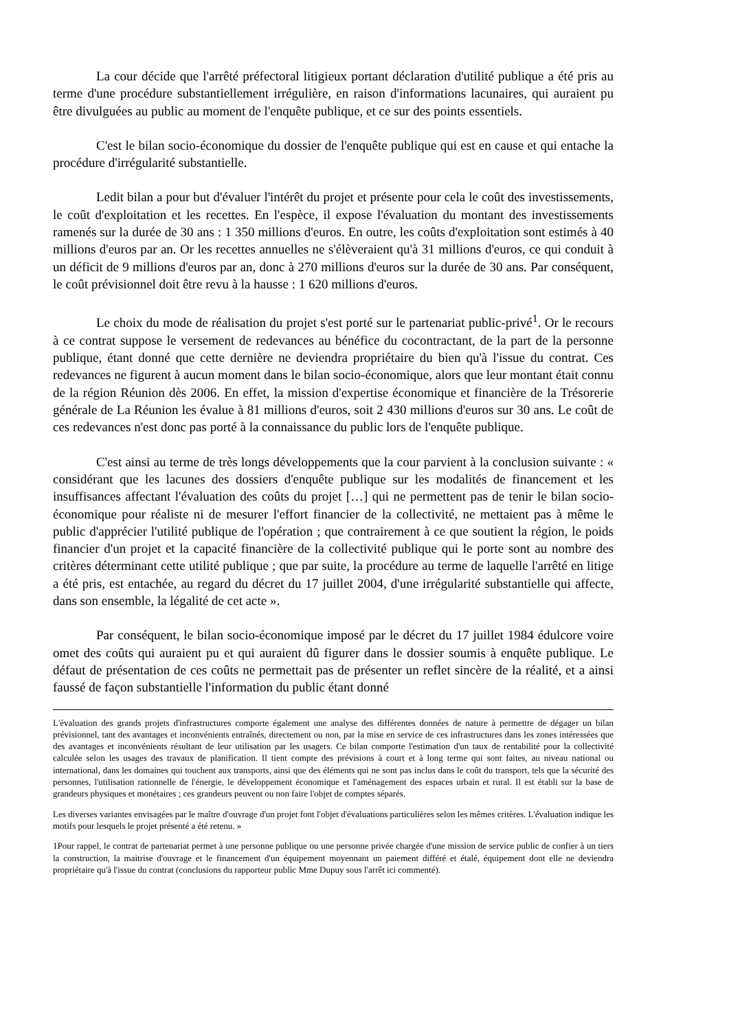La cour décide que l'arrêté préfectoral litigieux portant déclaration d'utilité publique a été pris au terme d'une procédure substantiellement irrégulière, en raison d'informations lacunaires, qui auraient pu être divulguées au public au moment de l'enquête publique, et ce sur des points essentiels.
C'est le bilan socio-économique du dossier de l'enquête publique qui est en cause et qui entache la procédure d'irrégularité substantielle.
Ledit bilan a pour but d'évaluer l'intérêt du projet et présente pour cela le coût des investissements, le coût d'exploitation et les recettes. En l'espèce, il expose l'évaluation du montant des investissements ramenés sur la durée de 30 ans : 1 350 millions d'euros. En outre, les coûts d'exploitation sont estimés à 40 millions d'euros par an. Or les recettes annuelles ne s'élèveraient qu'à 31 millions d'euros, ce qui conduit à un déficit de 9 millions d'euros par an, donc à 270 millions d'euros sur la durée de 30 ans. Par conséquent, le coût prévisionnel doit être revu à la hausse : 1 620 millions d'euros.
Le choix du mode de réalisation du projet s'est porté sur le partenariat public-privé<sup>1</sup>. Or le recours à ce contrat suppose le versement de redevances au bénéfice du cocontractant, de la part de la personne publique, étant donné que cette dernière ne deviendra propriétaire du bien qu'à l'issue du contrat. Ces redevances ne figurent à aucun moment dans le bilan socio-économique, alors que leur montant était connu de la région Réunion dès 2006. En effet, la mission d'expertise économique et financière de la Trésorerie générale de La Réunion les évalue à 81 millions d'euros, soit 2 430 millions d'euros sur 30 ans. Le coût de ces redevances n'est donc pas porté à la connaissance du public lors de l'enquête publique.
C'est ainsi au terme de très longs développements que la cour parvient à la conclusion suivante : « considérant que les lacunes des dossiers d'enquête publique sur les modalités de financement et les insuffisances affectant l'évaluation des coûts du projet […] qui ne permettent pas de tenir le bilan socio-économique pour réaliste ni de mesurer l'effort financier de la collectivité, ne mettaient pas à même le public d'apprécier l'utilité publique de l'opération ; que contrairement à ce que soutient la région, le poids financier d'un projet et la capacité financière de la collectivité publique qui le porte sont au nombre des critères déterminant cette utilité publique ; que par suite, la procédure au terme de laquelle l'arrêté en litige a été pris, est entachée, au regard du décret du 17 juillet 2004, d'une irrégularité substantielle qui affecte, dans son ensemble, la légalité de cet acte ».
Par conséquent, le bilan socio-économique imposé par le décret du 17 juillet 1984 édulcore voire omet des coûts qui auraient pu et qui auraient dû figurer dans le dossier soumis à enquête publique. Le défaut de présentation de ces coûts ne permettait pas de présenter un reflet sincère de la réalité, et a ainsi faussé de façon substantielle l'information du public étant donné
L'évaluation des grands projets d'infrastructures comporte également une analyse des différentes données de nature à permettre de dégager un bilan prévisionnel, tant des avantages et inconvénients entraînés, directement ou non, par la mise en service de ces infrastructures dans les zones intéressées que des avantages et inconvénients résultant de leur utilisation par les usagers. Ce bilan comporte l'estimation d'un taux de rentabilité pour la collectivité calculée selon les usages des travaux de planification. Il tient compte des prévisions à court et à long terme qui sont faites, au niveau national ou international, dans les domaines qui touchent aux transports, ainsi que des éléments qui ne sont pas inclus dans le coût du transport, tels que la sécurité des personnes, l'utilisation rationnelle de l'énergie, le développement économique et l'aménagement des espaces urbain et rural. Il est établi sur la base de grandeurs physiques et monétaires ; ces grandeurs peuvent ou non faire l'objet de comptes séparés.
Les diverses variantes envisagées par le maître d'ouvrage d'un projet font l'objet d'évaluations particulières selon les mêmes critères. L'évaluation indique les motifs pour lesquels le projet présenté a été retenu. »
1Pour rappel, le contrat de partenariat permet à une personne publique ou une personne privée chargée d'une mission de service public de confier à un tiers la construction, la maitrise d'ouvrage et le financement d'un équipement moyennant un paiement différé et étalé, équipement dont elle ne deviendra propriétaire qu'à l'issue du contrat (conclusions du rapporteur public Mme Dupuy sous l'arrêt ici commenté).